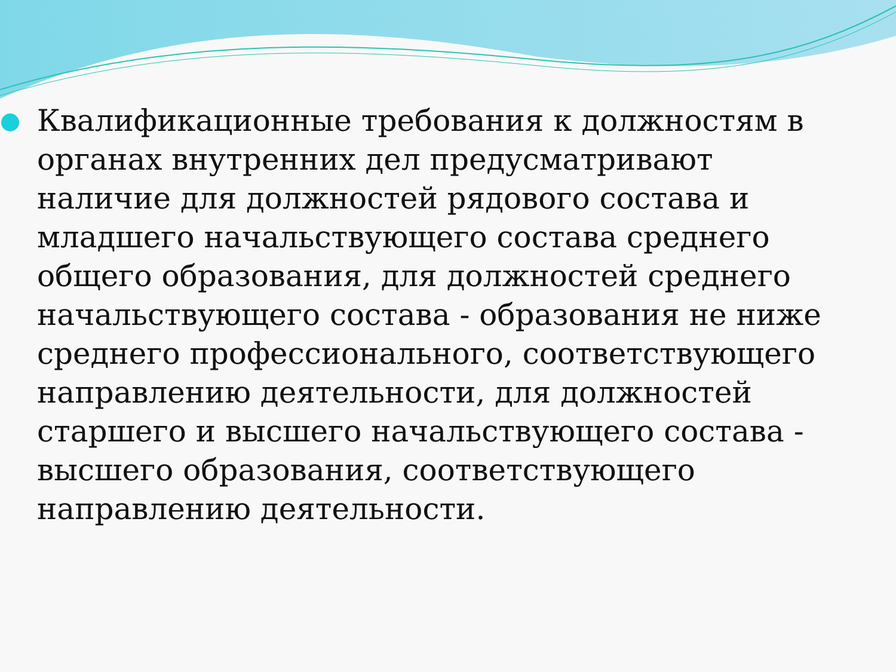Квалификационные требования к должностям в органах внутренних дел предусматривают наличие для должностей рядового состава и младшего начальствующего состава среднего общего образования, для должностей среднего начальствующего состава - образования не ниже среднего профессионального, соответствующего направлению деятельности, для должностей старшего и высшего начальствующего состава - высшего образования, соответствующего направлению деятельности.